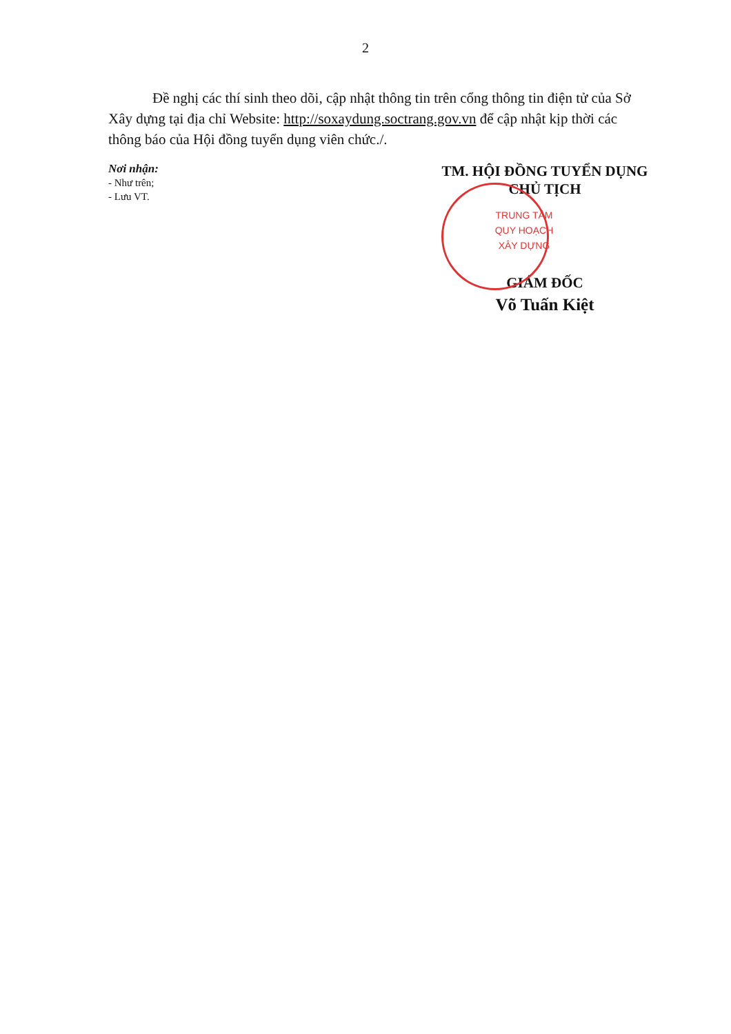2
Đề nghị các thí sinh theo dõi, cập nhật thông tin trên cổng thông tin điện tử của Sở Xây dựng tại địa chỉ Website: http://soxaydung.soctrang.gov.vn để cập nhật kịp thời các thông báo của Hội đồng tuyển dụng viên chức./.
Nơi nhận:
- Như trên;
- Lưu VT.
TM. HỘI ĐỒNG TUYỂN DỤNG
CHỦ TỊCH
TRUNG TÂM
QUY HOẠCH
XÂY DỰNG
GIÁM ĐỐC
Võ Tuấn Kiệt